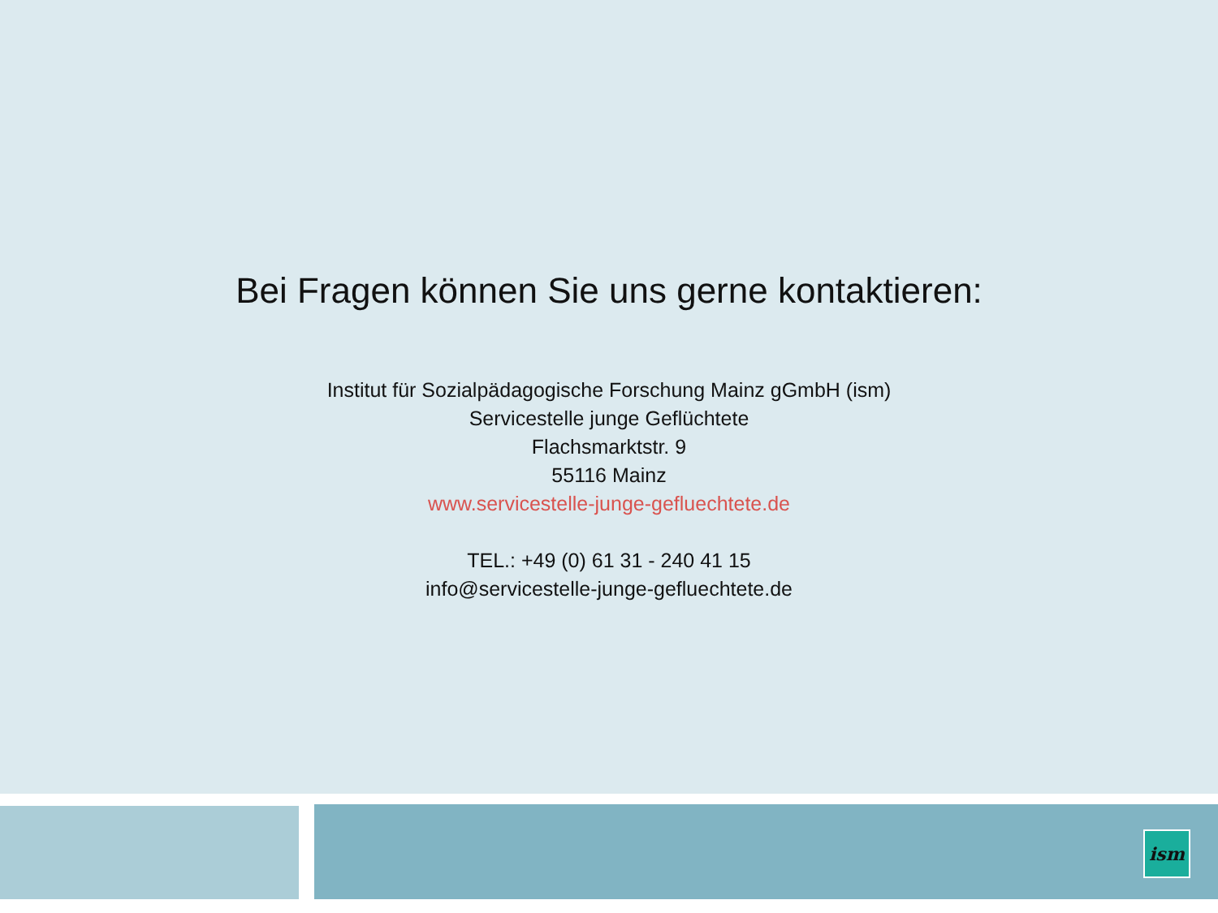Bei Fragen können Sie uns gerne kontaktieren:
Institut für Sozialpädagogische Forschung Mainz gGmbH (ism)
Servicestelle junge Geflüchtete
Flachsmarktstr. 9
55116 Mainz
www.servicestelle-junge-gefluechtete.de
TEL.: +49 (0) 61 31 - 240 41 15
info@servicestelle-junge-gefluechtete.de
ism